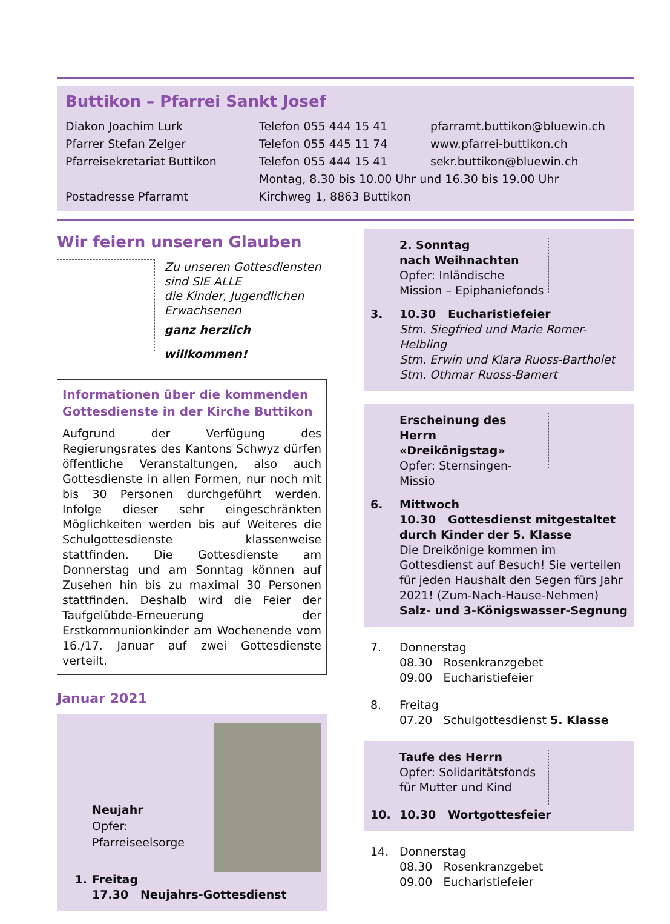Buttikon – Pfarrei Sankt Josef
Diakon Joachim Lurk Telefon 055 444 15 41 pfarramt.buttikon@bluewin.ch
Pfarrer Stefan Zelger Telefon 055 445 11 74 www.pfarrei-buttikon.ch
Pfarreisekretariat Buttikon Telefon 055 444 15 41 sekr.buttikon@bluewin.ch
Montag, 8.30 bis 10.00 Uhr und 16.30 bis 19.00 Uhr
Postadresse Pfarramt Kirchweg 1, 8863 Buttikon
Wir feiern unseren Glauben
Zu unseren Gottesdiensten
sind SIE ALLE
die Kinder, Jugendlichen
Erwachsenen
ganz herzlich willkommen!
Informationen über die kommenden Gottesdienste in der Kirche Buttikon
Aufgrund der Verfügung des Regierungsrates des Kantons Schwyz dürfen öffentliche Veranstaltungen, also auch Gottesdienste in allen Formen, nur noch mit bis 30 Personen durchgeführt werden. Infolge dieser sehr eingeschränkten Möglichkeiten werden bis auf Weiteres die Schulgottesdienste klassenweise stattfinden. Die Gottesdienste am Donnerstag und am Sonntag können auf Zusehen hin bis zu maximal 30 Personen stattfinden. Deshalb wird die Feier der Taufgelübde-Erneuerung der Erstkommunionkinder am Wochenende vom 16./17. Januar auf zwei Gottesdienste verteilt.
Januar 2021
Neujahr
Opfer:
Pfarreiseelsorge
1. Freitag
17.30 Neujahrs-Gottesdienst
2. Sonntag
nach Weihnachten
Opfer: Inländische
Mission – Epiphaniefonds
3. 10.30 Eucharistiefeier
Stm. Siegfried und Marie Romer-Helbling
Stm. Erwin und Klara Ruoss-Bartholet
Stm. Othmar Ruoss-Bamert
Erscheinung des Herrn
«Dreikönigstag»
Opfer: Sternsingen-Missio
6. Mittwoch
10.30 Gottesdienst mitgestaltet durch Kinder der 5. Klasse
Die Dreikönige kommen im Gottesdienst auf Besuch! Sie verteilen für jeden Haushalt den Segen fürs Jahr 2021! (Zum-Nach-Hause-Nehmen)
Salz- und 3-Königswasser-Segnung
7. Donnerstag
08.30 Rosenkranzgebet
09.00 Eucharistiefeier
8. Freitag
07.20 Schulgottesdienst 5. Klasse
Taufe des Herrn
Opfer: Solidaritätsfonds
für Mutter und Kind
10. 10.30 Wortgottesfeier
14. Donnerstag
08.30 Rosenkranzgebet
09.00 Eucharistiefeier